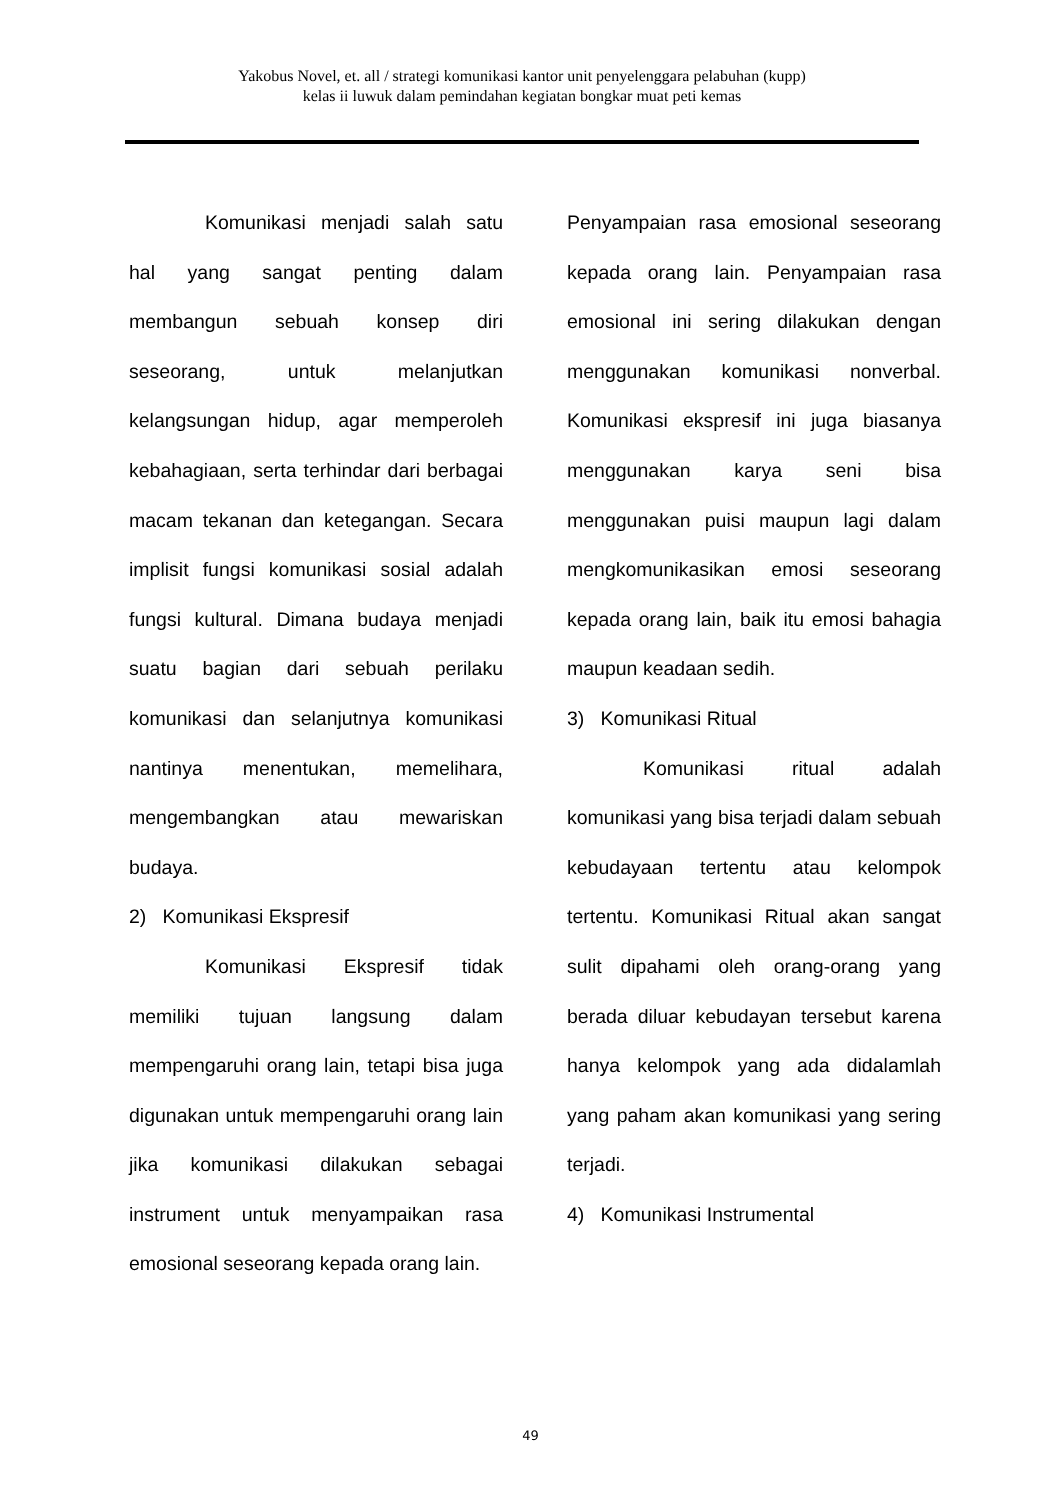Yakobus Novel, et. all / strategi komunikasi kantor unit penyelenggara pelabuhan (kupp)
kelas ii luwuk dalam pemindahan kegiatan bongkar muat peti kemas
Komunikasi menjadi salah satu hal yang sangat penting dalam membangun sebuah konsep diri seseorang, untuk melanjutkan kelangsungan hidup, agar memperoleh kebahagiaan, serta terhindar dari berbagai macam tekanan dan ketegangan. Secara implisit fungsi komunikasi sosial adalah fungsi kultural. Dimana budaya menjadi suatu bagian dari sebuah perilaku komunikasi dan selanjutnya komunikasi nantinya menentukan, memelihara, mengembangkan atau mewariskan budaya.
2) Komunikasi Ekspresif
Komunikasi Ekspresif tidak memiliki tujuan langsung dalam mempengaruhi orang lain, tetapi bisa juga digunakan untuk mempengaruhi orang lain jika komunikasi dilakukan sebagai instrument untuk menyampaikan rasa emosional seseorang kepada orang lain.
Penyampaian rasa emosional seseorang kepada orang lain. Penyampaian rasa emosional ini sering dilakukan dengan menggunakan komunikasi nonverbal. Komunikasi ekspresif ini juga biasanya menggunakan karya seni bisa menggunakan puisi maupun lagi dalam mengkomunikasikan emosi seseorang kepada orang lain, baik itu emosi bahagia maupun keadaan sedih.
3) Komunikasi Ritual
Komunikasi ritual adalah komunikasi yang bisa terjadi dalam sebuah kebudayaan tertentu atau kelompok tertentu. Komunikasi Ritual akan sangat sulit dipahami oleh orang-orang yang berada diluar kebudayan tersebut karena hanya kelompok yang ada didalamlah yang paham akan komunikasi yang sering terjadi.
4) Komunikasi Instrumental
49